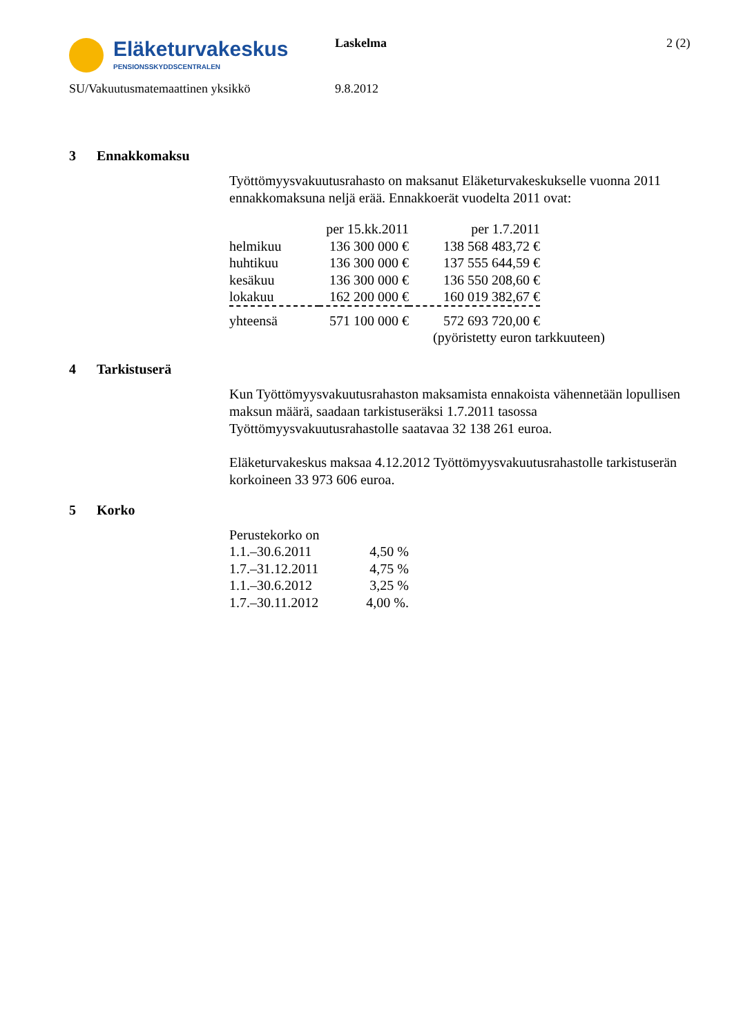Eläketurvakeskus
PENSIONSSKYDDSCENTRALEN
Laskelma 2 (2)
SU/Vakuutusmatemaattinen yksikkö 9.8.2012
3 Ennakkomaksu
Työttömyysvakuutusrahasto on maksanut Eläketurvakeskukselle vuonna 2011 ennakkomaksuna neljä erää. Ennakkoerät vuodelta 2011 ovat:
| | per 15.kk.2011 | per 1.7.2011 | |
| --- | --- | --- | --- |
| helmikuu | 136 300 000 € | 138 568 483,72 € | |
| huhtikuu | 136 300 000 € | 137 555 644,59 € | |
| kesäkuu | 136 300 000 € | 136 550 208,60 € | |
| lokakuu | 162 200 000 € | 160 019 382,67 € | |
| yhteensä | 571 100 000 € | 572 693 720,00 € | |
| | | (pyöristetty euron tarkkuuteen) | |
4 Tarkistuserä
Kun Työttömyysvakuutusrahaston maksamista ennakoista vähennetään lopullisen maksun määrä, saadaan tarkistuseräksi 1.7.2011 tasossa Työttömyysvakuutusrahastolle saatavaa 32 138 261 euroa.
Eläketurvakeskus maksaa 4.12.2012 Työttömyysvakuutusrahastolle tarkistuserän korkoineen 33 973 606 euroa.
5 Korko
| Perustekorko on | |
| 1.1.–30.6.2011 | 4,50 % |
| 1.7.–31.12.2011 | 4,75 % |
| 1.1.–30.6.2012 | 3,25 % |
| 1.7.–30.11.2012 | 4,00 %. |